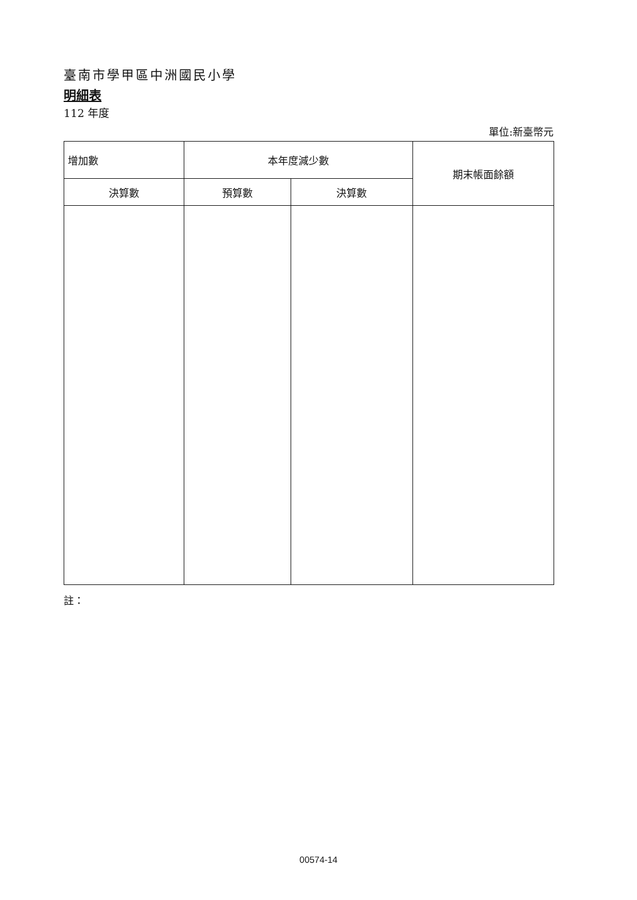臺南市學甲區中洲國民小學
明細表
112 年度
單位:新臺幣元
| 增加數 | 本年度減少數 | | 期末帳面餘額 |
| --- | --- | --- | --- |
| 決算數 | 預算數 | 決算數 | |
註：
00574-14